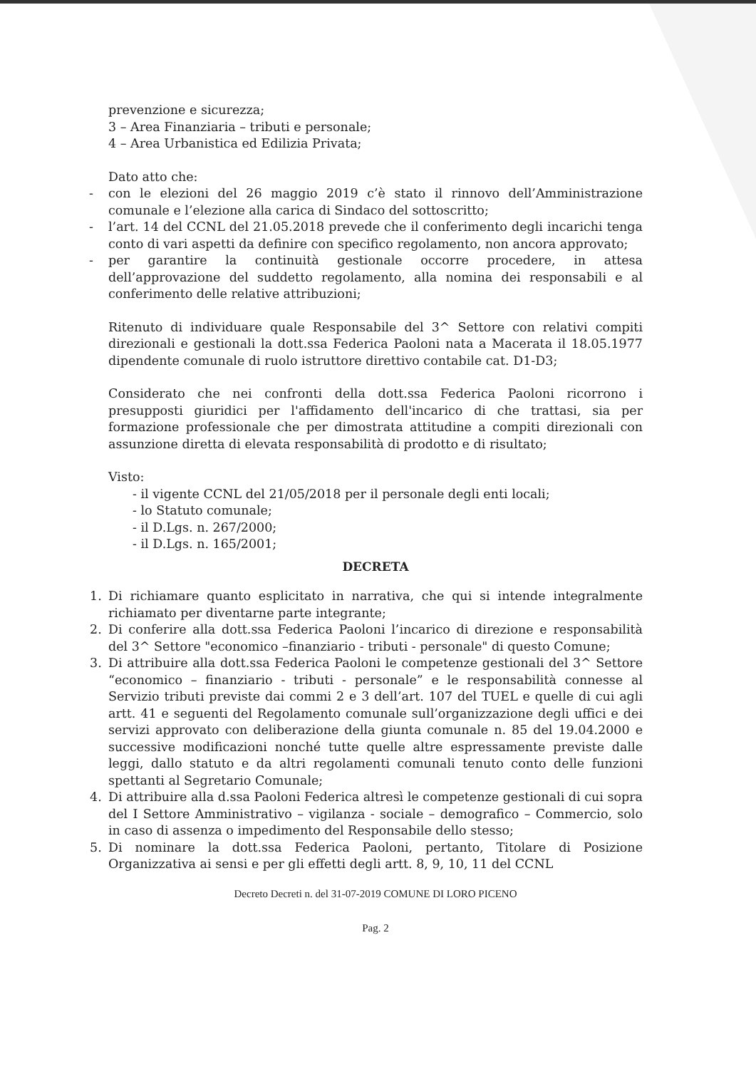prevenzione e sicurezza;
3 – Area Finanziaria – tributi e personale;
4 – Area Urbanistica ed Edilizia Privata;
Dato atto che:
- con le elezioni del 26 maggio 2019 c’è stato il rinnovo dell’Amministrazione comunale e l’elezione alla carica di Sindaco del sottoscritto;
- l’art. 14 del CCNL del 21.05.2018 prevede che il conferimento degli incarichi tenga conto di vari aspetti da definire con specifico regolamento, non ancora approvato;
- per garantire la continuità gestionale occorre procedere, in attesa dell’approvazione del suddetto regolamento, alla nomina dei responsabili e al conferimento delle relative attribuzioni;
Ritenuto di individuare quale Responsabile del 3^ Settore con relativi compiti direzionali e gestionali la dott.ssa Federica Paoloni nata a Macerata il 18.05.1977 dipendente comunale di ruolo istruttore direttivo contabile cat. D1-D3;
Considerato che nei confronti della dott.ssa Federica Paoloni ricorrono i presupposti giuridici per l'affidamento dell'incarico di che trattasi, sia per formazione professionale che per dimostrata attitudine a compiti direzionali con assunzione diretta di elevata responsabilità di prodotto e di risultato;
Visto:
- il vigente CCNL del 21/05/2018 per il personale degli enti locali;
- lo Statuto comunale;
- il D.Lgs. n. 267/2000;
- il D.Lgs. n. 165/2001;
DECRETA
1. Di richiamare quanto esplicitato in narrativa, che qui si intende integralmente richiamato per diventarne parte integrante;
2. Di conferire alla dott.ssa Federica Paoloni l’incarico di direzione e responsabilità del 3^ Settore "economico –finanziario - tributi - personale" di questo Comune;
3. Di attribuire alla dott.ssa Federica Paoloni le competenze gestionali del 3^ Settore “economico – finanziario - tributi - personale” e le responsabilità connesse al Servizio tributi previste dai commi 2 e 3 dell’art. 107 del TUEL e quelle di cui agli artt. 41 e seguenti del Regolamento comunale sull’organizzazione degli uffici e dei servizi approvato con deliberazione della giunta comunale n. 85 del 19.04.2000 e successive modificazioni nonché tutte quelle altre espressamente previste dalle leggi, dallo statuto e da altri regolamenti comunali tenuto conto delle funzioni spettanti al Segretario Comunale;
4. Di attribuire alla d.ssa Paoloni Federica altresì le competenze gestionali di cui sopra del I Settore Amministrativo – vigilanza - sociale – demografico – Commercio, solo in caso di assenza o impedimento del Responsabile dello stesso;
5. Di nominare la dott.ssa Federica Paoloni, pertanto, Titolare di Posizione Organizzativa ai sensi e per gli effetti degli artt. 8, 9, 10, 11 del CCNL
Decreto Decreti n. del 31-07-2019 COMUNE DI LORO PICENO
Pag. 2